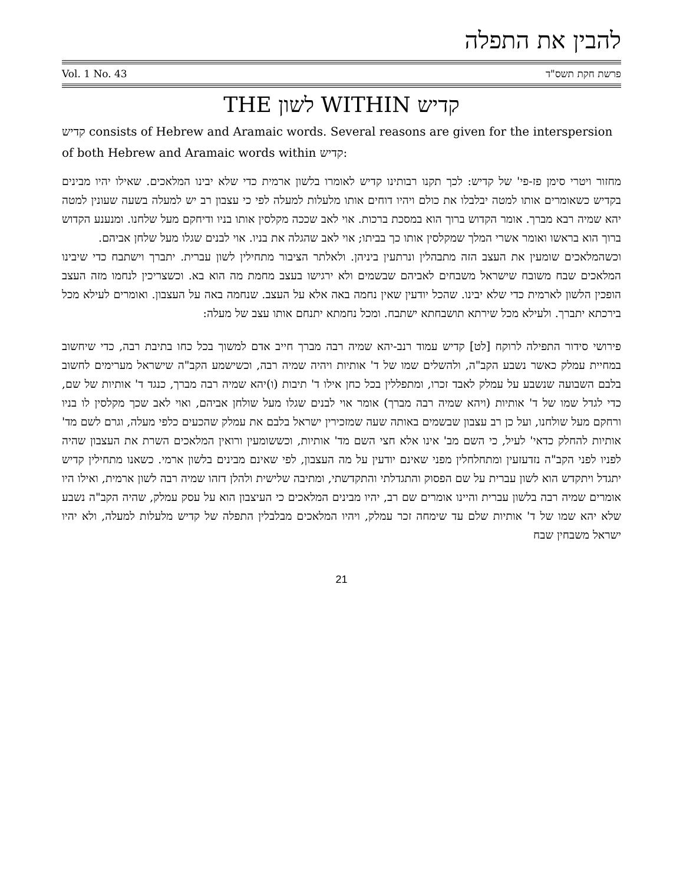להבין את התפלה
Vol. 1 No. 43 פרשת חקת תשס"ד
THE לשון WITHIN קדיש
קדיש consists of Hebrew and Aramaic words. Several reasons are given for the interspersion of both Hebrew and Aramaic words within קדיש:
מחזור ויטרי סימן פז-פי' של קדיש: לכך תקנו רבותינו קדיש לאומרו בלשון ארמית כדי שלא יבינו המלאכים. שאילו יהיו מבינים בקדיש כשאומרים אותו למטה יבלבלו את כולם ויהיו דוחים אותו מלעלות למעלה לפי כי עצבון רב יש למעלה בשעה שעונין למטה יהא שמיה רבא מברך. אומר הקדוש ברוך הוא במסכת ברכות. אוי לאב שככה מקלסין אותו בניו ודיחקם מעל שלחנו. ומנענע הקדוש ברוך הוא בראשו ואומר אשרי המלך שמקלסין אותו כך בביתו; אוי לאב שהגלה את בניו. אוי לבנים שגלו מעל שלחן אביהם.
וכשהמלאכים שומעין את העצב הזה מתבהלין ונרתעין ביניהן. ולאלתר הציבור מתחילין לשון עברית. יתברך וישתבח כדי שיבינו המלאכים שבח משובח שישראל משבחים לאביהם שבשמים ולא ירגישו בעצב מחמת מה הוא בא. וכשצריכין לנחמו מזה העצב הופכין הלשון לארמית כדי שלא יבינו. שהכל יודעין שאין נחמה באה אלא על העצב. שנחמה באה על העצבון. ואומרים לעילא מכל בירכתא יתברך. ולעילא מכל שירתא תושבחתא ישתבח. ומכל נחמתא יתנחם אותו עצב של מעלה:
פירושי סידור התפילה לרוקח [לט] קדיש עמוד רנב-יהא שמיה רבה מברך חייב אדם למשוך בכל כחו בתיבת רבה, כדי שיחשוב במחיית עמלק כאשר נשבע הקב"ה, ולהשלים שמו של ד' אותיות ויהיה שמיה רבה, וכשישמע הקב"ה שישראל מערימים לחשוב בלבם השבועה שנשבע על עמלק לאבד זכרו, ומתפללין בכל כחן אילו ד' תיבות (ו)יהא שמיה רבה מברך, כנגד ד' אותיות של שם, כדי לגדל שמו של ד' אותיות (ויהא שמיה רבה מברך) אומר אוי לבנים שגלו מעל שולחן אביהם, ואוי לאב שכך מקלסין לו בניו ורחקם מעל שולחנו, ועל כן רב עצבון שבשמים באותה שעה שמזכירין ישראל בלבם את עמלק שהכעים כלפי מעלה, וגרם לשם מד' אותיות להחלק כדאי' לעיל, כי השם מב' אינו אלא חצי השם מד' אותיות, וכששומעין ורואין המלאכים השרת את העצבון שהיה לפניו לפני הקב"ה נזדעזעין ומתחלחלין מפני שאינם יודעין על מה העצבון, לפי שאינם מבינים בלשון ארמי. כשאנו מתחילין קדיש יתגדל ויתקדש הוא לשון עברית על שם הפסוק והתגדלתי והתקדשתי, ומתיבה שלישית ולהלן דזהו שמיה רבה לשון ארמית, ואילו היו אומרים שמיה רבה בלשון עברית והיינו אומרים שם רב, יהיו מבינים המלאכים כי העיצבון הוא על עסק עמלק, שהיה הקב"ה נשבע שלא יהא שמו של ד' אותיות שלם עד שימחה זכר עמלק, ויהיו המלאכים מבלבלין התפלה של קדיש מלעלות למעלה, ולא יהיו ישראל משבחין שבח
21